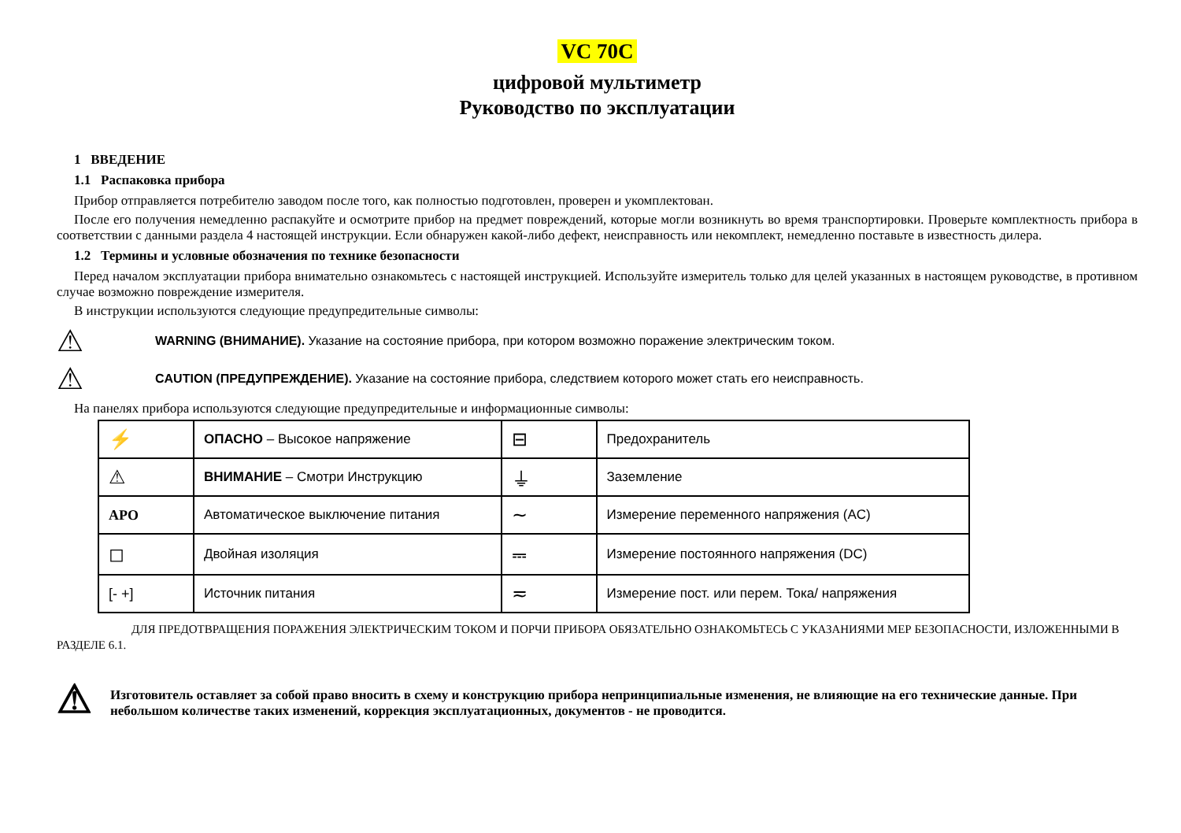VC 70C
цифровой мультиметр
Руководство по эксплуатации
1 ВВЕДЕНИЕ
1.1 Распаковка прибора
Прибор отправляется потребителю заводом после того, как полностью подготовлен, проверен и укомплектован.
После его получения немедленно распакуйте и осмотрите прибор на предмет повреждений, которые могли возникнуть во время транспортировки. Проверьте комплектность прибора в соответствии с данными раздела 4 настоящей инструкции. Если обнаружен какой-либо дефект, неисправность или некомплект, немедленно поставьте в известность дилера.
1.2 Термины и условные обозначения по технике безопасности
Перед началом эксплуатации прибора внимательно ознакомьтесь с настоящей инструкцией. Используйте измеритель только для целей указанных в настоящем руководстве, в противном случае возможно повреждение измерителя.
В инструкции используются следующие предупредительные символы:
⚠
WARNING (ВНИМАНИЕ). Указание на состояние прибора, при котором возможно поражение электрическим током.
⚠
CAUTION (ПРЕДУПРЕЖДЕНИЕ). Указание на состояние прибора, следствием которого может стать его неисправность.
На панелях прибора используются следующие предупредительные и информационные символы:
| ⚡ | ОПАСНО – Высокое напряжение | ⊟ | Предохранитель |
| ⚠ | ВНИМАНИЕ – Смотри Инструкцию | ⏚ | Заземление |
| APO | Автоматическое выключение питания | ∼ | Измерение переменного напряжения (AC) |
| ◻ | Двойная изоляция | ⎓ | Измерение постоянного напряжения (DC) |
| [- +] | Источник питания | ≂ | Измерение пост. или перем. Тока/ напряжения |
ДЛЯ ПРЕДОТВРАЩЕНИЯ ПОРАЖЕНИЯ ЭЛЕКТРИЧЕСКИМ ТОКОМ И ПОРЧИ ПРИБОРА ОБЯЗАТЕЛЬНО ОЗНАКОМЬТЕСЬ С УКАЗАНИЯМИ МЕР БЕЗОПАСНОСТИ, ИЗЛОЖЕННЫМИ В РАЗДЕЛЕ 6.1.
⚠
Изготовитель оставляет за собой право вносить в схему и конструкцию прибора непринципиальные изменения, не влияющие на его технические данные. При небольшом количестве таких изменений, коррекция эксплуатационных, документов - не проводится.